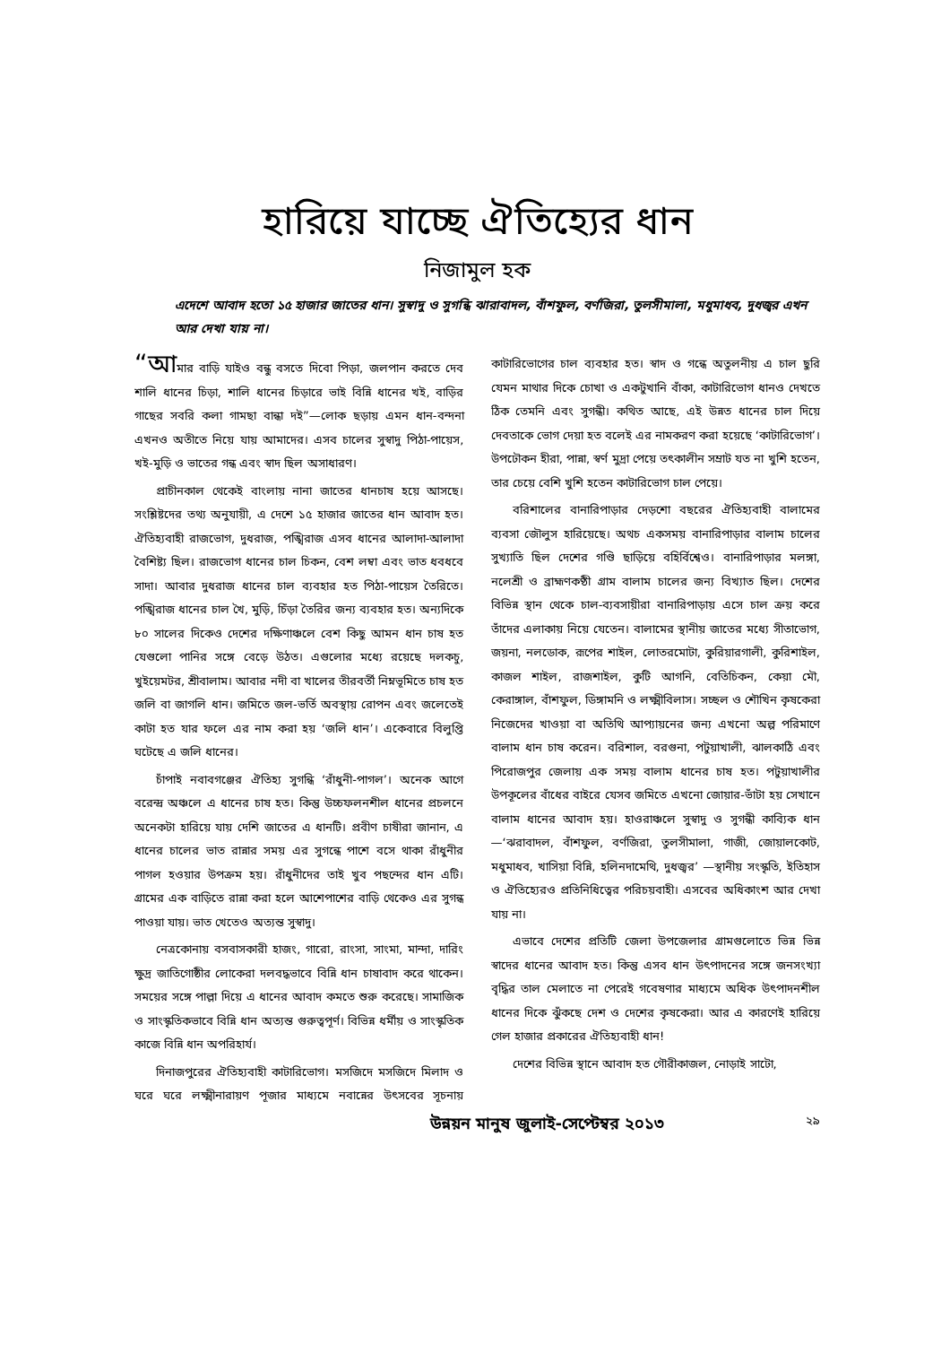হারিয়ে যাচ্ছে ঐতিহ্যের ধান
নিজামুল হক
এদেশে আবাদ হতো ১৫ হাজার জাতের ধান। সুস্বাদু ও সুগন্ধি ঝারাবাদল, বাঁশফুল, বর্ণজিরা, তুলসীমালা, মধুমাধব, দুধজ্বর এখন আর দেখা যায় না।
“আমার বাড়ি যাইও বন্ধু বসতে দিবো পিড়া, জলপান করতে দেব শালি ধানের চিড়া, শালি ধানের চিড়ারে ভাই বিন্নি ধানের খই, বাড়ির গাছের সবরি কলা গামছা বান্ধা দই”—লোক ছড়ায় এমন ধান-বন্দনা এখনও অতীতে নিয়ে যায় আমাদের। এসব চালের সুস্বাদু পিঠা-পায়েস, খই-মুড়ি ও ভাতের গন্ধ এবং স্বাদ ছিল অসাধারণ।
প্রাচীনকাল থেকেই বাংলায় নানা জাতের ধানচাষ হয়ে আসছে। সংশ্লিষ্টদের তথ্য অনুযায়ী, এ দেশে ১৫ হাজার জাতের ধান আবাদ হত। ঐতিহ্যবাহী রাজভোগ, দুধরাজ, পঙ্খিরাজ এসব ধানের আলাদা-আলাদা বৈশিষ্ট্য ছিল। রাজভোগ ধানের চাল চিকন, বেশ লম্বা এবং ভাত ধবধবে সাদা। আবার দুধরাজ ধানের চাল ব্যবহার হত পিঠা-পায়েস তৈরিতে। পঙ্খিরাজ ধানের চাল খৈ, মুড়ি, চিঁড়া তৈরির জন্য ব্যবহার হত। অন্যদিকে ৮০ সালের দিকেও দেশের দক্ষিণাঞ্চলে বেশ কিছু আমন ধান চাষ হত যেগুলো পানির সঙ্গে বেড়ে উঠত। এগুলোর মধ্যে রয়েছে দলকচু, খুইয়েমটর, শ্রীবালাম। আবার নদী বা খালের তীরবর্তী নিম্নভূমিতে চাষ হত জলি বা জাগলি ধান। জমিতে জল-ভর্তি অবস্থায় রোপন এবং জলেতেই কাটা হত যার ফলে এর নাম করা হয় ‘জলি ধান’। একেবারে বিলুপ্তি ঘটেছে এ জলি ধানের।
চাঁপাই নবাবগঞ্জের ঐতিহ্য সুগন্ধি ‘রাঁধুনী-পাগল’। অনেক আগে বরেন্দ্র অঞ্চলে এ ধানের চাষ হত। কিন্তু উচ্চফলনশীল ধানের প্রচলনে অনেকটা হারিয়ে যায় দেশি জাতের এ ধানটি। প্রবীণ চাষীরা জানান, এ ধানের চালের ভাত রান্নার সময় এর সুগন্ধে পাশে বসে থাকা রাঁধুনীর পাগল হওয়ার উপক্রম হয়। রাঁধুনীদের তাই খুব পছন্দের ধান এটি। গ্রামের এক বাড়িতে রান্না করা হলে আশেপাশের বাড়ি থেকেও এর সুগন্ধ পাওয়া যায়। ভাত খেতেও অত্যন্ত সুস্বাদু।
নেত্রকোনায় বসবাসকারী হাজং, গারো, রাংসা, সাংমা, মান্দা, দারিং ক্ষুদ্র জাতিগোষ্ঠীর লোকেরা দলবদ্ধভাবে বিন্নি ধান চাষাবাদ করে থাকেন। সময়ের সঙ্গে পাল্লা দিয়ে এ ধানের আবাদ কমতে শুরু করেছে। সামাজিক ও সাংস্কৃতিকভাবে বিন্নি ধান অত্যন্ত গুরুত্বপূর্ণ। বিভিন্ন ধর্মীয় ও সাংস্কৃতিক কাজে বিন্নি ধান অপরিহার্য।
দিনাজপুরের ঐতিহ্যবাহী কাটারিভোগ। মসজিদে মসজিদে মিলাদ ও ঘরে ঘরে লক্ষ্মীনারায়ণ পূজার মাধ্যমে নবান্নের উৎসবের সূচনায় কাটারিভোগের চাল ব্যবহার হত। স্বাদ ও গন্ধে অতুলনীয় এ চাল ছুরি যেমন মাথার দিকে চোখা ও একটুখানি বাঁকা, কাটারিভোগ ধানও দেখতে ঠিক তেমনি এবং সুগন্ধী। কথিত আছে, এই উন্নত ধানের চাল দিয়ে দেবতাকে ভোগ দেয়া হত বলেই এর নামকরণ করা হয়েছে ‘কাটারিভোগ’। উপঢৌকন হীরা, পান্না, স্বর্ণ মুদ্রা পেয়ে তৎকালীন সম্রাট যত না খুশি হতেন, তার চেয়ে বেশি খুশি হতেন কাটারিভোগ চাল পেয়ে।
বরিশালের বানারিপাড়ার দেড়শো বছরের ঐতিহ্যবাহী বালামের ব্যবসা জৌলুস হারিয়েছে। অথচ একসময় বানারিপাড়ার বালাম চালের সুখ্যাতি ছিল দেশের গণ্ডি ছাড়িয়ে বহির্বিশ্বেও। বানারিপাড়ার মলঙ্গা, নলেশ্রী ও ব্রাহ্মণকণ্ঠী গ্রাম বালাম চালের জন্য বিখ্যাত ছিল। দেশের বিভিন্ন স্থান থেকে চাল-ব্যবসায়ীরা বানারিপাড়ায় এসে চাল ক্রয় করে তাঁদের এলাকায় নিয়ে যেতেন। বালামের স্থানীয় জাতের মধ্যে সীতাভোগ, জয়না, নলডোক, রূপের শাইল, লোতরমোটা, কুরিয়ারগালী, কুরিশাইল, কাজল শাইল, রাজশাইল, কুটি আগনি, বেতিচিকন, কেয়া মৌ, কেরাঙ্গাল, বাঁশফুল, ডিঙ্গামনি ও লক্ষ্মীবিলাস। সচ্ছল ও শৌখিন কৃষকেরা নিজেদের খাওয়া বা অতিথি আপ্যায়নের জন্য এখনো অল্প পরিমাণে বালাম ধান চাষ করেন। বরিশাল, বরগুনা, পটুয়াখালী, ঝালকাঠি এবং পিরোজপুর জেলায় এক সময় বালাম ধানের চাষ হত। পটুয়াখালীর উপকূলের বাঁধের বাইরে যেসব জমিতে এখনো জোয়ার-ভাঁটা হয় সেখানে বালাম ধানের আবাদ হয়। হাওরাঞ্চলে সুস্বাদু ও সুগন্ধী কাব্যিক ধান —‘ঝরাবাদল, বাঁশফুল, বর্ণজিরা, তুলসীমালা, গাজী, জোয়ালকোট, মধুমাধব, খাসিয়া বিন্নি, হলিনদামেথি, দুধজ্বর’ —স্থানীয় সংস্কৃতি, ইতিহাস ও ঐতিহ্যেরও প্রতিনিধিত্বের পরিচয়বাহী। এসবের অধিকাংশ আর দেখা যায় না।
এভাবে দেশের প্রতিটি জেলা উপজেলার গ্রামগুলোতে ভিন্ন ভিন্ন স্বাদের ধানের আবাদ হত। কিন্তু এসব ধান উৎপাদনের সঙ্গে জনসংখ্যা বৃদ্ধির তাল মেলাতে না পেরেই গবেষণার মাধ্যমে অধিক উৎপাদনশীল ধানের দিকে ঝুঁকছে দেশ ও দেশের কৃষকেরা। আর এ কারণেই হারিয়ে গেল হাজার প্রকারের ঐতিহ্যবাহী ধান!
দেশের বিভিন্ন স্থানে আবাদ হত গৌরীকাজল, নোড়াই সাটো,
উন্নয়ন মানুষ জুলাই-সেপ্টেম্বর ২০১৩ ২৯